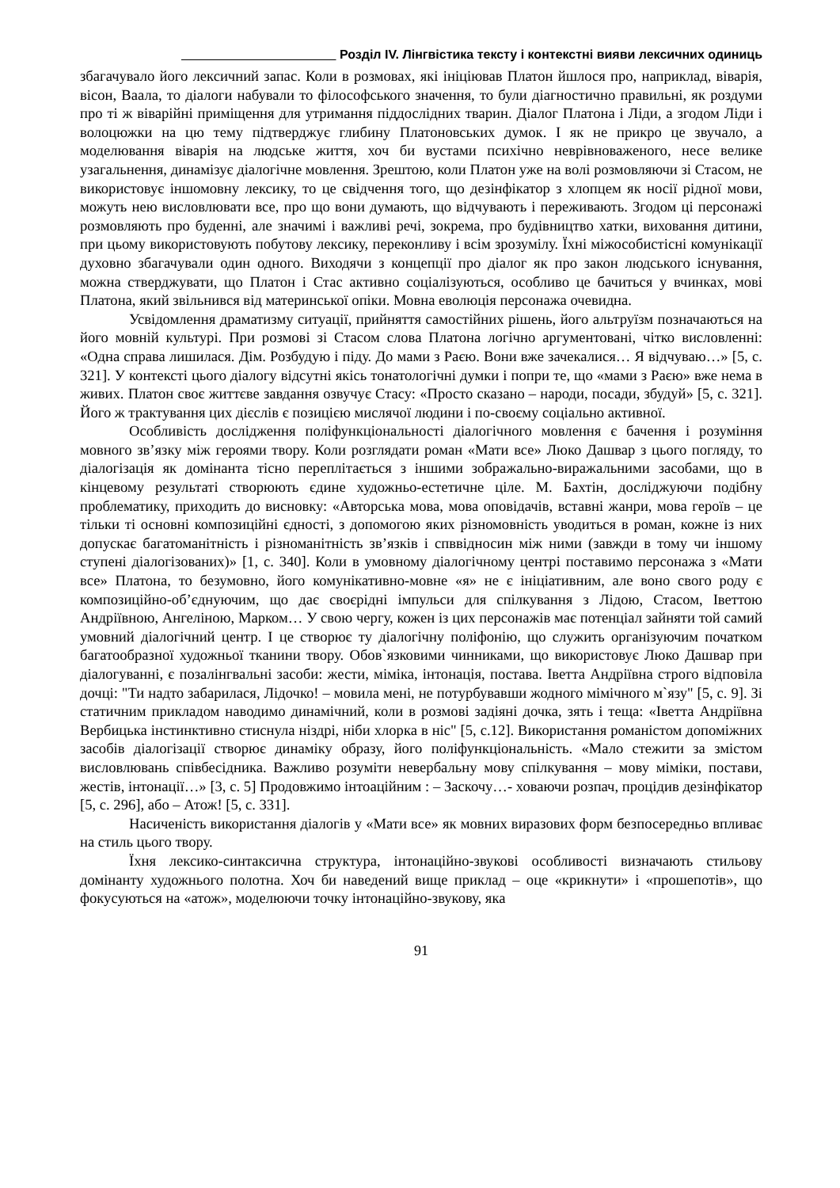Розділ IV. Лінгвістика тексту і контекстні вияви лексичних одиниць
збагачувало його лексичний запас. Коли в розмовах, які ініціював Платон йшлося про, наприклад, віварія, вісон, Ваала, то діалоги набували то філософського значення, то були діагностично правильні, як роздуми про ті ж віварійні приміщення для утримання піддослідних тварин. Діалог Платона і Ліди, а згодом Ліди і волоцюжки на цю тему підтверджує глибину Платоновських думок. І як не прикро це звучало, а моделювання віварія на людське життя, хоч би вустами психічно неврівноваженого, несе велике узагальнення, динамізує діалогічне мовлення. Зрештою, коли Платон уже на волі розмовляючи зі Стасом, не використовує іншомовну лексику, то це свідчення того, що дезінфікатор з хлопцем як носії рідної мови, можуть нею висловлювати все, про що вони думають, що відчувають і переживають. Згодом ці персонажі розмовляють про буденні, але значимі і важливі речі, зокрема, про будівництво хатки, виховання дитини, при цьому використовують побутову лексику, переконливу і всім зрозумілу. Їхні міжособистісні комунікації духовно збагачували один одного. Виходячи з концепції про діалог як про закон людського існування, можна стверджувати, що Платон і Стас активно соціалізуються, особливо це бачиться у вчинках, мові Платона, який звільнився від материнської опіки. Мовна еволюція персонажа очевидна.
Усвідомлення драматизму ситуації, прийняття самостійних рішень, його альтруїзм позначаються на його мовній культурі. При розмові зі Стасом слова Платона логічно аргументовані, чітко висловленні: «Одна справа лишилася. Дім. Розбудую і піду. До мами з Раєю. Вони вже зачекалися… Я відчуваю…» [5, с. 321]. У контексті цього діалогу відсутні якісь тонатологічні думки і попри те, що «мами з Раєю» вже нема в живих. Платон своє життєве завдання озвучує Стасу: «Просто сказано – народи, посади, збудуй» [5, с. 321]. Його ж трактування цих дієслів є позицією мислячої людини і по-своєму соціально активної.
Особливість дослідження поліфункціональності діалогічного мовлення є бачення і розуміння мовного зв’язку між героями твору. Коли розглядати роман «Мати все» Люко Дашвар з цього погляду, то діалогізація як домінанта тісно переплітається з іншими зображально-виражальними засобами, що в кінцевому результаті створюють єдине художньо-естетичне ціле. М. Бахтін, досліджуючи подібну проблематику, приходить до висновку: «Авторська мова, мова оповідачів, вставні жанри, мова героїв – це тільки ті основні композиційні єдності, з допомогою яких різномовність уводиться в роман, кожне із них допускає багатоманітність і різноманітність зв’язків і спввідносин між ними (завжди в тому чи іншому ступені діалогізованих)» [1, с. 340]. Коли в умовному діалогічному центрі поставимо персонажа з «Мати все» Платона, то безумовно, його комунікативно-мовне «я» не є ініціативним, але воно свого роду є композиційно-об’єднуючим, що дає своєрідні імпульси для спілкування з Лідою, Стасом, Іветтою Андріївною, Ангеліною, Марком… У свою чергу, кожен із цих персонажів має потенціал зайняти той самий умовний діалогічний центр. І це створює ту діалогічну поліфонію, що служить організуючим початком багатообразної художньої тканини твору. Обов`язковими чинниками, що використовує Люко Дашвар при діалогуванні, є позалінгвальні засоби: жести, міміка, інтонація, постава. Іветта Андріївна строго відповіла дочці: "Ти надто забарилася, Лідочко! – мовила мені, не потурбувавши жодного мімічного м`язу" [5, с. 9]. Зі статичним прикладом наводимо динамічний, коли в розмові задіяні дочка, зять і теща: «Іветта Андріївна Вербицька інстинктивно стиснула ніздрі, ніби хлорка в ніс" [5, с.12]. Використання романістом допоміжних засобів діалогізації створює динаміку образу, його поліфункціональність. «Мало стежити за змістом висловлювань співбесідника. Важливо розуміти невербальну мову спілкування – мову міміки, постави, жестів, інтонації…» [3, с. 5] Продовжимо інтоаційним : – Заскочу…- ховаючи розпач, процідив дезінфікатор [5, с. 296], або – Атож! [5, с. 331].
Насиченість використання діалогів у «Мати все» як мовних виразових форм безпосередньо впливає на стиль цього твору.
Їхня лексико-синтаксична структура, інтонаційно-звукові особливості визначають стильову домінанту художнього полотна. Хоч би наведений вище приклад – оце «крикнути» і «прошепотів», що фокусуються на «атож», моделюючи точку інтонаційно-звукову, яка
91